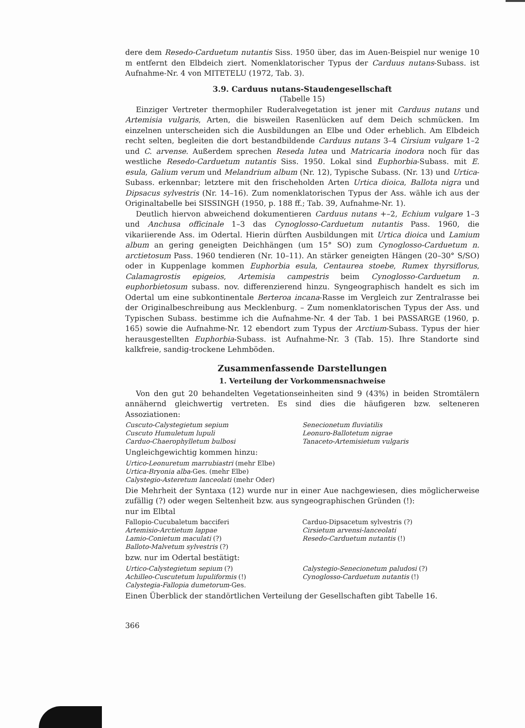dere dem Resedo-Carduetum nutantis Siss. 1950 über, das im Auen-Beispiel nur wenige 10 m entfernt den Elbdeich ziert. Nomenklatorischer Typus der Carduus nutans-Subass. ist Aufnahme-Nr. 4 von MITETELU (1972, Tab. 3).
3.9. Carduus nutans-Staudengesellschaft
(Tabelle 15)
Einziger Vertreter thermophiler Ruderalvegetation ist jener mit Carduus nutans und Artemisia vulgaris, Arten, die bisweilen Rasenlücken auf dem Deich schmücken. Im einzelnen unterscheiden sich die Ausbildungen an Elbe und Oder erheblich. Am Elbdeich recht selten, begleiten die dort bestandbildende Carduus nutans 3–4 Cirsium vulgare 1–2 und C. arvense. Außerdem sprechen Reseda lutea und Matricaria inodora noch für das westliche Resedo-Carduetum nutantis Siss. 1950. Lokal sind Euphorbia-Subass. mit E. esula, Galium verum und Melandrium album (Nr. 12), Typische Subass. (Nr. 13) und Urtica-Subass. erkennbar; letztere mit den frischeholden Arten Urtica dioica, Ballota nigra und Dipsacus sylvestris (Nr. 14–16). Zum nomenklatorischen Typus der Ass. wähle ich aus der Originaltabelle bei SISSINGH (1950, p. 188 ff.; Tab. 39, Aufnahme-Nr. 1).
Deutlich hiervon abweichend dokumentieren Carduus nutans +–2, Echium vulgare 1–3 und Anchusa officinale 1–3 das Cynoglosso-Carduetum nutantis Pass. 1960, die vikariierende Ass. im Odertal. Hierin dürften Ausbildungen mit Urtica dioica und Lamium album an gering geneigten Deichhängen (um 15° SO) zum Cynoglosso-Carduetum n. arctietosum Pass. 1960 tendieren (Nr. 10–11). An stärker geneigten Hängen (20–30° S/SO) oder in Kuppenlage kommen Euphorbia esula, Centaurea stoebe, Rumex thyrsiflorus, Calamagrostis epigeios, Artemisia campestris beim Cynoglosso-Carduetum n. euphorbietosum subass. nov. differenzierend hinzu. Syngeographisch handelt es sich im Odertal um eine subkontinentale Berteroa incana-Rasse im Vergleich zur Zentralrasse bei der Originalbeschreibung aus Mecklenburg. – Zum nomenklatorischen Typus der Ass. und Typischen Subass. bestimme ich die Aufnahme-Nr. 4 der Tab. 1 bei PASSARGE (1960, p. 165) sowie die Aufnahme-Nr. 12 ebendort zum Typus der Arctium-Subass. Typus der hier herausgestellten Euphorbia-Subass. ist Aufnahme-Nr. 3 (Tab. 15). Ihre Standorte sind kalkfreie, sandig-trockene Lehmböden.
Zusammenfassende Darstellungen
1. Verteilung der Vorkommensnachweise
Von den gut 20 behandelten Vegetationseinheiten sind 9 (43%) in beiden Stromtälern annähernd gleichwertig vertreten. Es sind dies die häufigeren bzw. selteneren Assoziationen:
Cuscuto-Calystegietum sepium
Cuscuto Humuletum lupuli
Carduo-Chaerophylletum bulbosi
Senecionetum fluviatilis
Leonuro-Ballotetum nigrae
Tanaceto-Artemisietum vulgaris
Ungleichgewichtig kommen hinzu:
Urtico-Leonuretum marrubiastri (mehr Elbe)
Urtica-Bryonia alba-Ges. (mehr Elbe)
Calystegio-Asteretum lanceolati (mehr Oder)
Die Mehrheit der Syntaxa (12) wurde nur in einer Aue nachgewiesen, dies möglicherweise zufällig (?) oder wegen Seltenheit bzw. aus syngeographischen Gründen (!):
nur im Elbtal
Fallopio-Cucubaletum bacciferi
Artemisio-Arctietum lappae
Lamio-Conietum maculati (?)
Balloto-Malvetum sylvestris (?)
Carduo-Dipsacetum sylvestris (?)
Cirsietum arvensi-lanceolati
Resedo-Carduetum nutantis (!)
bzw. nur im Odertal bestätigt:
Urtico-Calystegietum sepium (?)
Achilleo-Cuscutetum lupuliformis (!)
Calystegia-Fallopia dumetorum-Ges.
Calystegio-Senecionetum paludosi (?)
Cynoglosso-Carduetum nutantis (!)
Einen Überblick der standörtlichen Verteilung der Gesellschaften gibt Tabelle 16.
366